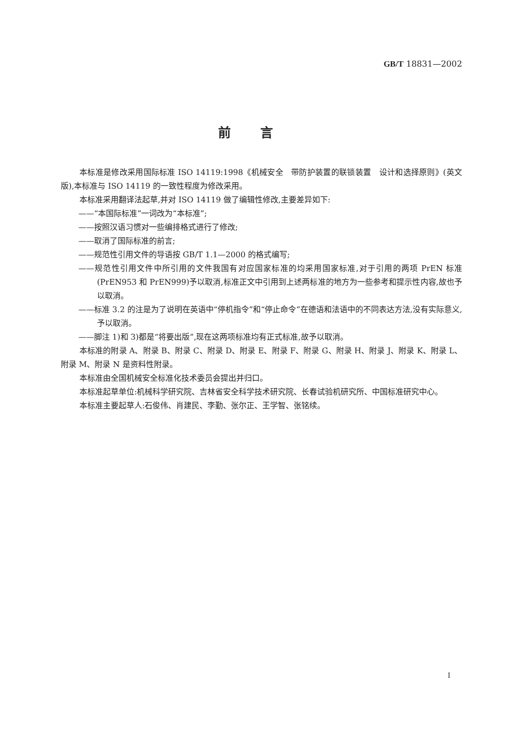GB/T 18831—2002
前言
本标准是修改采用国际标准 ISO 14119:1998《机械安全　带防护装置的联锁装置　设计和选择原则》(英文版),本标准与 ISO 14119 的一致性程度为修改采用。
本标准采用翻译法起草,并对 ISO 14119 做了编辑性修改,主要差异如下:
——“本国际标准”一词改为“本标准”;
——按照汉语习惯对一些编排格式进行了修改;
——取消了国际标准的前言;
——规范性引用文件的导语按 GB/T 1.1—2000 的格式编写;
——规范性引用文件中所引用的文件我国有对应国家标准的均采用国家标准,对于引用的两项 PrEN 标准(PrEN953 和 PrEN999)予以取消,标准正文中引用到上述两标准的地方为一些参考和提示性内容,故也予以取消。
——标准 3.2 的注是为了说明在英语中“停机指令”和“停止命令”在德语和法语中的不同表达方法,没有实际意义,予以取消。
——脚注 1)和 3)都是“将要出版”,现在这两项标准均有正式标准,故予以取消。
本标准的附录 A、附录 B、附录 C、附录 D、附录 E、附录 F、附录 G、附录 H、附录 J、附录 K、附录 L、附录 M、附录 N 是资料性附录。
本标准由全国机械安全标准化技术委员会提出并归口。
本标准起草单位:机械科学研究院、吉林省安全科学技术研究院、长春试验机研究所、中国标准研究中心。
本标准主要起草人:石俊伟、肖建民、李勤、张尔正、王学智、张铭续。
I